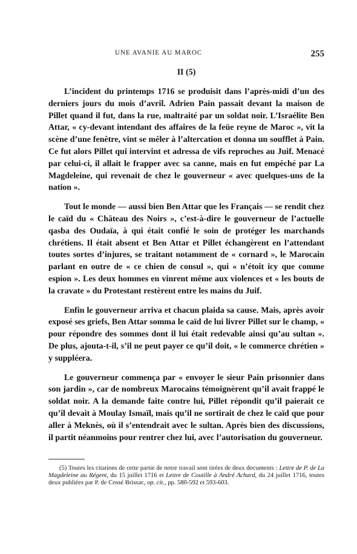UNE AVANIE AU MAROC 255
II (5)
L’incident du printemps 1716 se produisit dans l’après-midi d’un des derniers jours du mois d’avril. Adrien Pain passait devant la maison de Pillet quand il fut, dans la rue, maltraité par un soldat noir. L’Israélite Ben Attar, « cy-devant intendant des affaires de la feüe reyne de Maroc », vit la scène d’une fenêtre, vint se mêler à l’altercation et donna un soufflet à Pain. Ce fut alors Pillet qui intervint et adressa de vifs reproches au Juif. Menacé par celui-ci, il allait le frapper avec sa canne, mais en fut empêché par La Magdeleine, qui revenait de chez le gouverneur « avec quelques-uns de la nation ».
Tout le monde — aussi bien Ben Attar que les Français — se rendit chez le caïd du « Château des Noirs », c’est-à-dire le gouverneur de l’actuelle qasba des Oudaïa, à qui était confié le soin de protéger les marchands chrétiens. Il était absent et Ben Attar et Pillet échangèrent en l’attendant toutes sortes d’injures, se traitant notamment de « cornard », le Marocain parlant en outre de « ce chien de consul », qui « n’étoit icy que comme espion ». Les deux hommes en vinrent même aux violences et « les bouts de la cravate » du Protestant restèrent entre les mains du Juif.
Enfin le gouverneur arriva et chacun plaida sa cause. Mais, après avoir exposé ses griefs, Ben Attar somma le caïd de lui livrer Pillet sur le champ, « pour répondre des sommes dont il lui était redevable ainsi qu’au sultan ». De plus, ajouta-t-il, s’il ne peut payer ce qu’il doit, « le commerce chrétien » y suppléera.
Le gouverneur commença par « envoyer le sieur Pain prisonnier dans son jardin », car de nombreux Marocains témoignèrent qu’il avait frappé le soldat noir. A la demande faite contre lui, Pillet répondit qu’il paierait ce qu’il devait à Moulay Ismaïl, mais qu’il ne sortirait de chez le caïd que pour aller à Meknès, où il s’entendrait avec le sultan. Après bien des discussions, il partit néanmoins pour rentrer chez lui, avec l’autorisation du gouverneur.
(5) Toutes les citations de cette partie de notre travail sont tirées de deux documents : Lettre de P. de La Magdeleine au Régent, du 15 juillet 1716 et Lettre de Coutille à André Achard, du 24 juillet 1716, toutes deux publiées par P. de Cossé Brissac, op. cit., pp. 580-592 et 593-603.